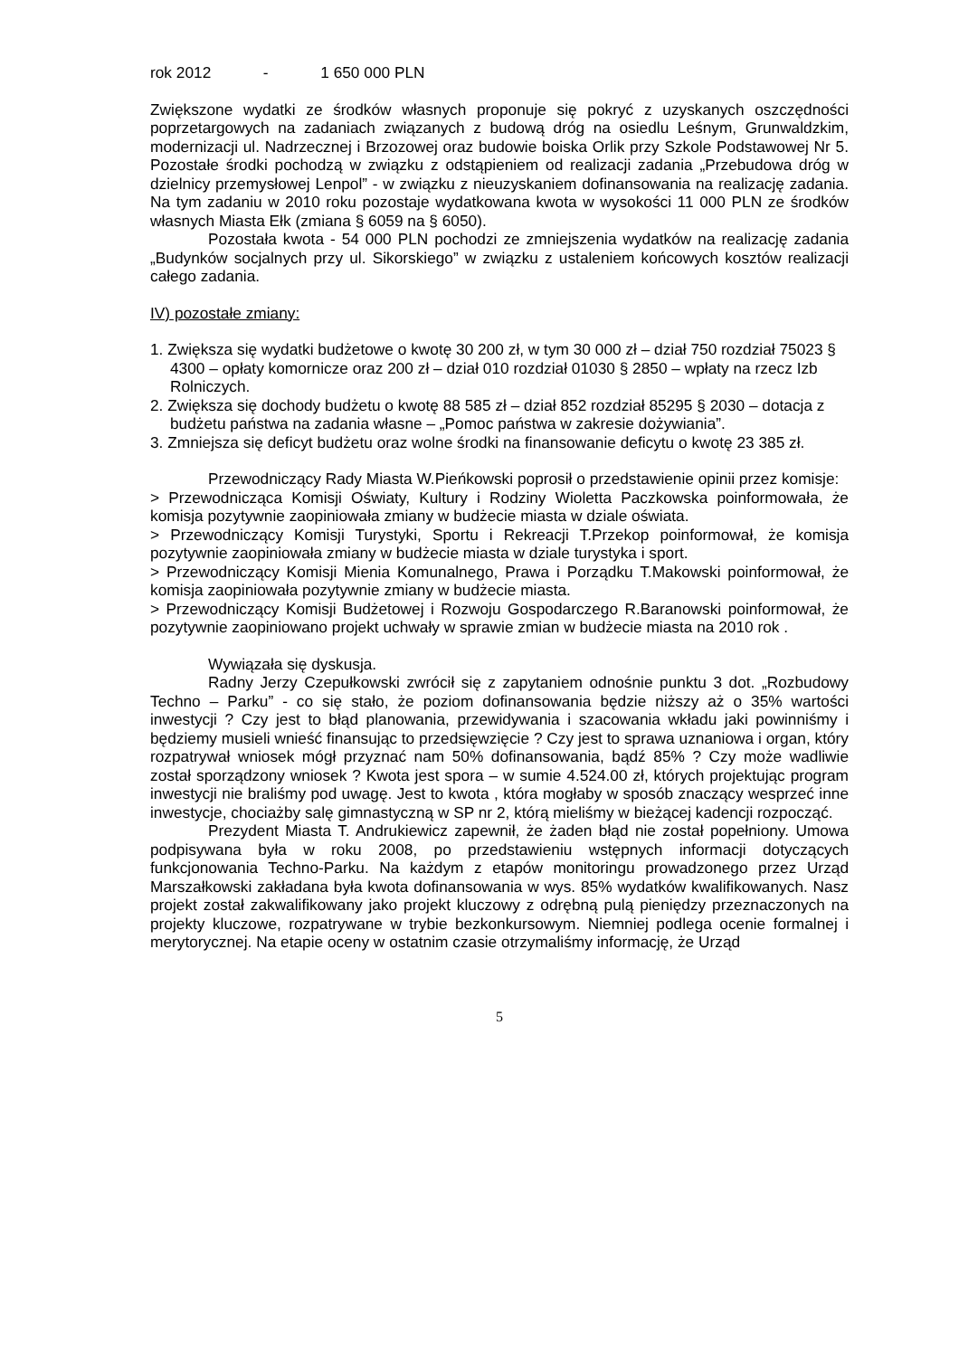rok 2012 - 1 650 000 PLN
Zwiększone wydatki ze środków własnych proponuje się pokryć z uzyskanych oszczędności poprzetargowych na zadaniach związanych z budową dróg na osiedlu Leśnym, Grunwaldzkim, modernizacji ul. Nadrzecznej i Brzozowej oraz budowie boiska Orlik przy Szkole Podstawowej Nr 5. Pozostałe środki pochodzą w związku z odstąpieniem od realizacji zadania „Przebudowa dróg w dzielnicy przemysłowej Lenpol” - w związku z nieuzyskaniem dofinansowania na realizację zadania. Na tym zadaniu w 2010 roku pozostaje wydatkowana kwota w wysokości 11 000 PLN ze środków własnych Miasta Ełk (zmiana § 6059 na § 6050).
Pozostała kwota - 54 000 PLN pochodzi ze zmniejszenia wydatków na realizację zadania „Budynków socjalnych przy ul. Sikorskiego” w związku z ustaleniem końcowych kosztów realizacji całego zadania.
IV) pozostałe zmiany:
1. Zwiększa się wydatki budżetowe o kwotę 30 200 zł, w tym 30 000 zł – dział 750 rozdział 75023 § 4300 – opłaty komornicze oraz 200 zł – dział 010 rozdział 01030 § 2850 – wpłaty na rzecz Izb Rolniczych.
2. Zwiększa się dochody budżetu o kwotę 88 585 zł – dział 852 rozdział 85295 § 2030 – dotacja z budżetu państwa na zadania własne – „Pomoc państwa w zakresie dożywiania”.
3. Zmniejsza się deficyt budżetu oraz wolne środki na finansowanie deficytu o kwotę 23 385 zł.
Przewodniczący Rady Miasta W.Pieńkowski poprosił o przedstawienie opinii przez komisje:
> Przewodnicząca Komisji Oświaty, Kultury i Rodziny Wioletta Paczkowska poinformowała, że komisja pozytywnie zaopiniowała zmiany w budżecie miasta w dziale oświata.
> Przewodniczący Komisji Turystyki, Sportu i Rekreacji T.Przekop poinformował, że komisja pozytywnie zaopiniowała zmiany w budżecie miasta w dziale turystyka i sport.
> Przewodniczący Komisji Mienia Komunalnego, Prawa i Porządku T.Makowski poinformował, że komisja zaopiniowała pozytywnie zmiany w budżecie miasta.
> Przewodniczący Komisji Budżetowej i Rozwoju Gospodarczego R.Baranowski poinformował, że pozytywnie zaopiniowano projekt uchwały w sprawie zmian w budżecie miasta na 2010 rok .
Wywiązała się dyskusja.
Radny Jerzy Czepułkowski zwrócił się z zapytaniem odnośnie punktu 3 dot. „Rozbudowy Techno – Parku” - co się stało, że poziom dofinansowania będzie niższy aż o 35% wartości inwestycji ? Czy jest to błąd planowania, przewidywania i szacowania wkładu jaki powinniśmy i będziemy musieli wnieść finansując to przedsięwzięcie ? Czy jest to sprawa uznaniowa i organ, który rozpatrywał wniosek mógł przyznać nam 50% dofinansowania, bądź 85% ? Czy może wadliwie został sporządzony wniosek ? Kwota jest spora – w sumie 4.524.00 zł, których projektując program inwestycji nie braliśmy pod uwagę. Jest to kwota , która mogłaby w sposób znaczący wesprzeć inne inwestycje, chociażby salę gimnastyczną w SP nr 2, którą mieliśmy w bieżącej kadencji rozpocząć.
Prezydent Miasta T. Andrukiewicz zapewnił, że żaden błąd nie został popełniony. Umowa podpisywana była w roku 2008, po przedstawieniu wstępnych informacji dotyczących funkcjonowania Techno-Parku. Na każdym z etapów monitoringu prowadzonego przez Urząd Marszałkowski zakładana była kwota dofinansowania w wys. 85% wydatków kwalifikowanych. Nasz projekt został zakwalifikowany jako projekt kluczowy z odrębną pulą pieniędzy przeznaczonych na projekty kluczowe, rozpatrywane w trybie bezkonkursowym. Niemniej podlega ocenie formalnej i merytorycznej. Na etapie oceny w ostatnim czasie otrzymaliśmy informację, że Urząd
5